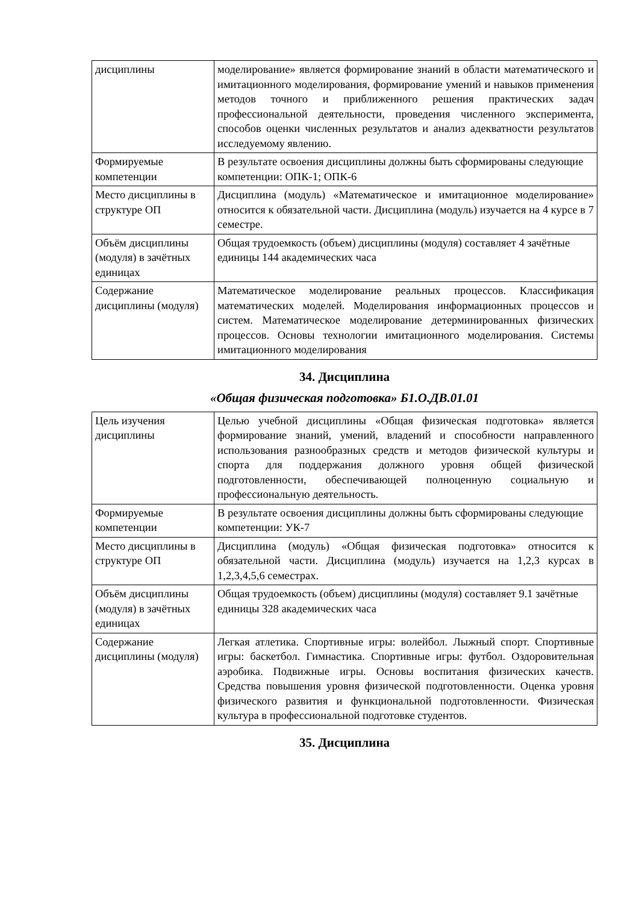| дисциплины | моделирование» является формирование знаний в области математического и имитационного моделирования, формирование умений и навыков применения методов точного и приближенного решения практических задач профессиональной деятельности, проведения численного эксперимента, способов оценки численных результатов и анализ адекватности результатов исследуемому явлению. |
| Формируемые компетенции | В результате освоения дисциплины должны быть сформированы следующие компетенции: ОПК-1; ОПК-6 |
| Место дисциплины в структуре ОП | Дисциплина (модуль) «Математическое и имитационное моделирование» относится к обязательной части. Дисциплина (модуль) изучается на 4 курсе в 7 семестре. |
| Объём дисциплины (модуля) в зачётных единицах | Общая трудоемкость (объем) дисциплины (модуля) составляет 4 зачётные единицы 144 академических часа |
| Содержание дисциплины (модуля) | Математическое моделирование реальных процессов. Классификация математических моделей. Моделирования информационных процессов и систем. Математическое моделирование детерминированных физических процессов. Основы технологии имитационного моделирования. Системы имитационного моделирования |
34. Дисциплина
«Общая физическая подготовка» Б1.О.ДВ.01.01
| Цель изучения дисциплины | Целью учебной дисциплины «Общая физическая подготовка» является формирование знаний, умений, владений и способности направленного использования разнообразных средств и методов физической культуры и спорта для поддержания должного уровня общей физической подготовленности, обеспечивающей полноценную социальную и профессиональную деятельность. |
| Формируемые компетенции | В результате освоения дисциплины должны быть сформированы следующие компетенции: УК-7 |
| Место дисциплины в структуре ОП | Дисциплина (модуль) «Общая физическая подготовка» относится к обязательной части. Дисциплина (модуль) изучается на 1,2,3 курсах в 1,2,3,4,5,6 семестрах. |
| Объём дисциплины (модуля) в зачётных единицах | Общая трудоемкость (объем) дисциплины (модуля) составляет 9.1 зачётные единицы 328 академических часа |
| Содержание дисциплины (модуля) | Легкая атлетика. Спортивные игры: волейбол. Лыжный спорт. Спортивные игры: баскетбол. Гимнастика. Спортивные игры: футбол. Оздоровительная аэробика. Подвижные игры. Основы воспитания физических качеств. Средства повышения уровня физической подготовленности. Оценка уровня физического развития и функциональной подготовленности. Физическая культура в профессиональной подготовке студентов. |
35. Дисциплина